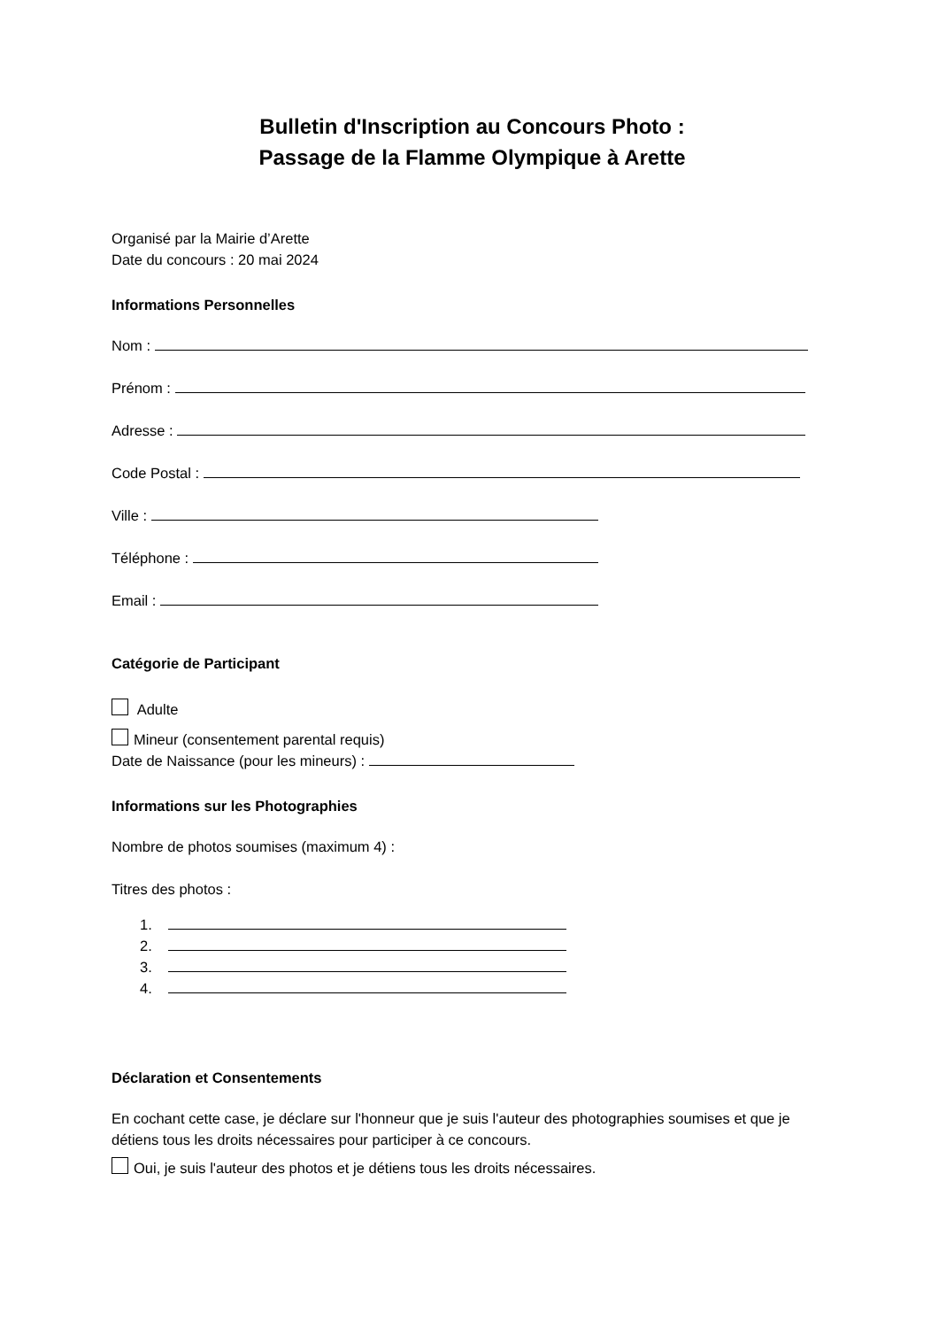Bulletin d'Inscription au Concours Photo :
Passage de la Flamme Olympique à Arette
Organisé par la Mairie d’Arette
Date du concours : 20 mai 2024
Informations Personnelles
Nom :
Prénom :
Adresse :
Code Postal :
Ville :
Téléphone :
Email :
Catégorie de Participant
Adulte
Mineur (consentement parental requis)
Date de Naissance (pour les mineurs) :
Informations sur les Photographies
Nombre de photos soumises (maximum 4) :
Titres des photos :
1.
2.
3.
4.
Déclaration et Consentements
En cochant cette case, je déclare sur l'honneur que je suis l'auteur des photographies soumises et que je détiens tous les droits nécessaires pour participer à ce concours.
Oui, je suis l'auteur des photos et je détiens tous les droits nécessaires.